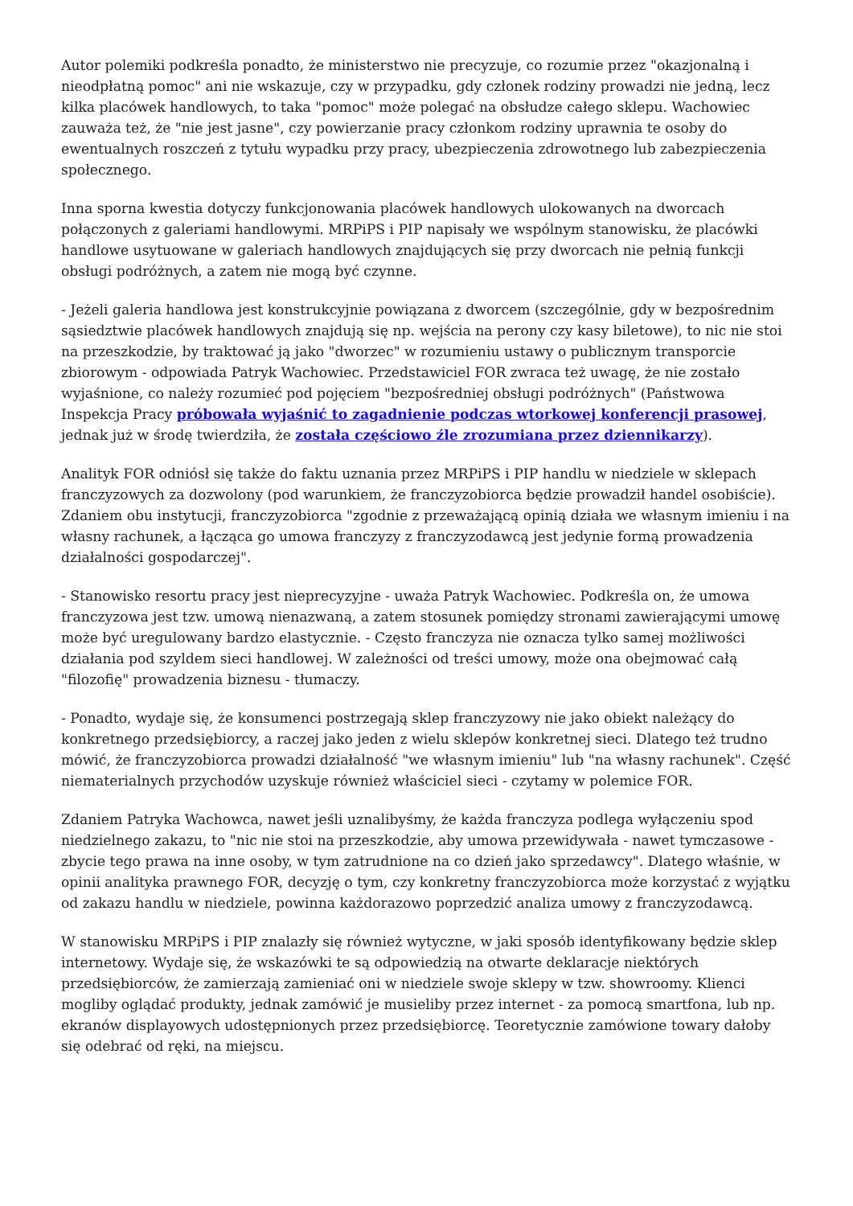Autor polemiki podkreśla ponadto, że ministerstwo nie precyzuje, co rozumie przez "okazjonalną i nieodpłatną pomoc" ani nie wskazuje, czy w przypadku, gdy członek rodziny prowadzi nie jedną, lecz kilka placówek handlowych, to taka "pomoc" może polegać na obsłudze całego sklepu. Wachowiec zauważa też, że "nie jest jasne", czy powierzanie pracy członkom rodziny uprawnia te osoby do ewentualnych roszczeń z tytułu wypadku przy pracy, ubezpieczenia zdrowotnego lub zabezpieczenia społecznego.
Inna sporna kwestia dotyczy funkcjonowania placówek handlowych ulokowanych na dworcach połączonych z galeriami handlowymi. MRPiPS i PIP napisały we wspólnym stanowisku, że placówki handlowe usytuowane w galeriach handlowych znajdujących się przy dworcach nie pełnią funkcji obsługi podróżnych, a zatem nie mogą być czynne.
- Jeżeli galeria handlowa jest konstrukcyjnie powiązana z dworcem (szczególnie, gdy w bezpośrednim sąsiedztwie placówek handlowych znajdują się np. wejścia na perony czy kasy biletowe), to nic nie stoi na przeszkodzie, by traktować ją jako "dworzec" w rozumieniu ustawy o publicznym transporcie zbiorowym - odpowiada Patryk Wachowiec. Przedstawiciel FOR zwraca też uwagę, że nie zostało wyjaśnione, co należy rozumieć pod pojęciem "bezpośredniej obsługi podróżnych" (Państwowa Inspekcja Pracy próbowała wyjaśnić to zagadnienie podczas wtorkowej konferencji prasowej, jednak już w środę twierdziła, że została częściowo źle zrozumiana przez dziennikarzy).
Analityk FOR odniósł się także do faktu uznania przez MRPiPS i PIP handlu w niedziele w sklepach franczyzowych za dozwolony (pod warunkiem, że franczyzobiorca będzie prowadził handel osobiście). Zdaniem obu instytucji, franczyzobiorca "zgodnie z przeważającą opinią działa we własnym imieniu i na własny rachunek, a łącząca go umowa franczyzy z franczyzodawcą jest jedynie formą prowadzenia działalności gospodarczej".
- Stanowisko resortu pracy jest nieprecyzyjne - uważa Patryk Wachowiec. Podkreśla on, że umowa franczyzowa jest tzw. umową nienazwaną, a zatem stosunek pomiędzy stronami zawierającymi umowę może być uregulowany bardzo elastycznie. - Często franczyza nie oznacza tylko samej możliwości działania pod szyldem sieci handlowej. W zależności od treści umowy, może ona obejmować całą "filozofię" prowadzenia biznesu - tłumaczy.
- Ponadto, wydaje się, że konsumenci postrzegają sklep franczyzowy nie jako obiekt należący do konkretnego przedsiębiorcy, a raczej jako jeden z wielu sklepów konkretnej sieci. Dlatego też trudno mówić, że franczyzobiorca prowadzi działalność "we własnym imieniu" lub "na własny rachunek". Część niematerialnych przychodów uzyskuje również właściciel sieci - czytamy w polemice FOR.
Zdaniem Patryka Wachowca, nawet jeśli uznalibyśmy, że każda franczyza podlega wyłączeniu spod niedzielnego zakazu, to "nic nie stoi na przeszkodzie, aby umowa przewidywała - nawet tymczasowe - zbycie tego prawa na inne osoby, w tym zatrudnione na co dzień jako sprzedawcy". Dlatego właśnie, w opinii analityka prawnego FOR, decyzję o tym, czy konkretny franczyzobiorca może korzystać z wyjątku od zakazu handlu w niedziele, powinna każdorazowo poprzedzić analiza umowy z franczyzodawcą.
W stanowisku MRPiPS i PIP znalazły się również wytyczne, w jaki sposób identyfikowany będzie sklep internetowy. Wydaje się, że wskazówki te są odpowiedzią na otwarte deklaracje niektórych przedsiębiorców, że zamierzają zamieniać oni w niedziele swoje sklepy w tzw. showroomy. Klienci mogliby oglądać produkty, jednak zamówić je musieliby przez internet - za pomocą smartfona, lub np. ekranów displayowych udostępnionych przez przedsiębiorcę. Teoretycznie zamówione towary dałoby się odebrać od ręki, na miejscu.